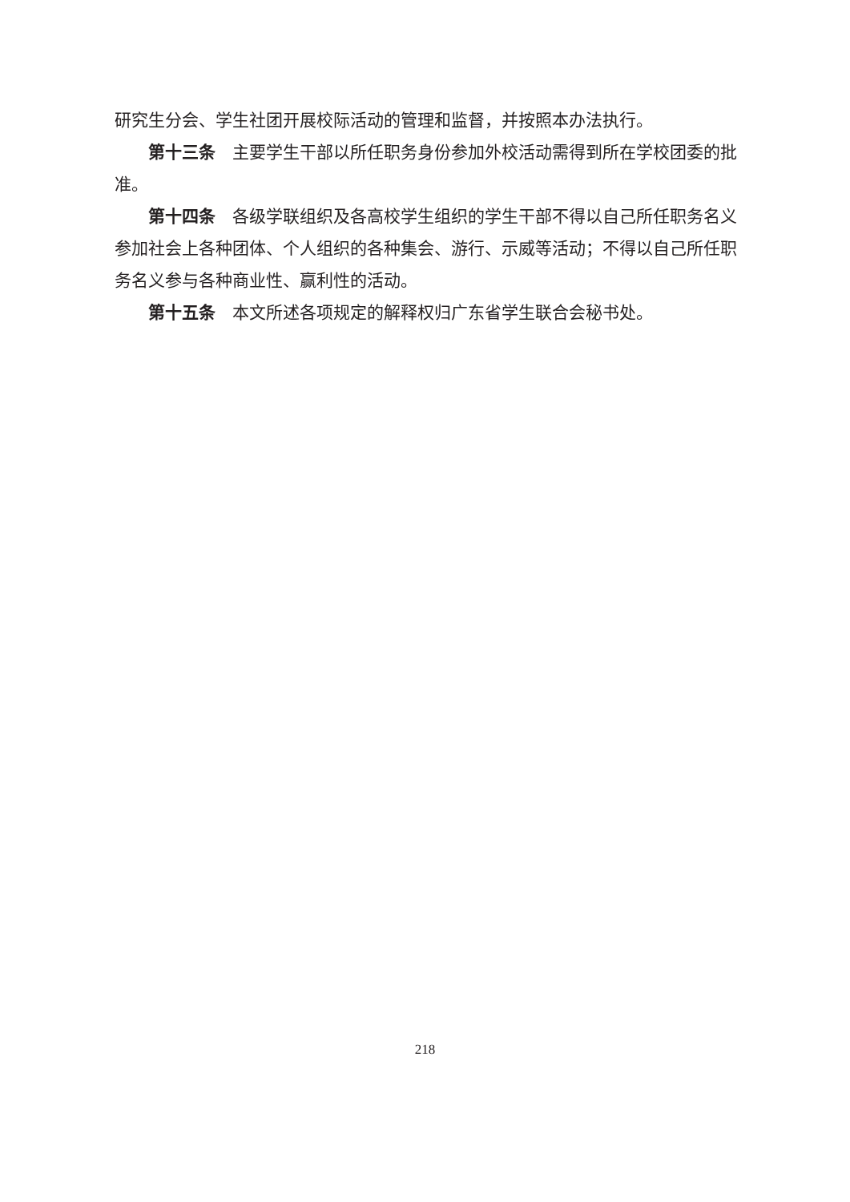研究生分会、学生社团开展校际活动的管理和监督，并按照本办法执行。
第十三条　主要学生干部以所任职务身份参加外校活动需得到所在学校团委的批准。
第十四条　各级学联组织及各高校学生组织的学生干部不得以自己所任职务名义参加社会上各种团体、个人组织的各种集会、游行、示威等活动；不得以自己所任职务名义参与各种商业性、赢利性的活动。
第十五条　本文所述各项规定的解释权归广东省学生联合会秘书处。
218